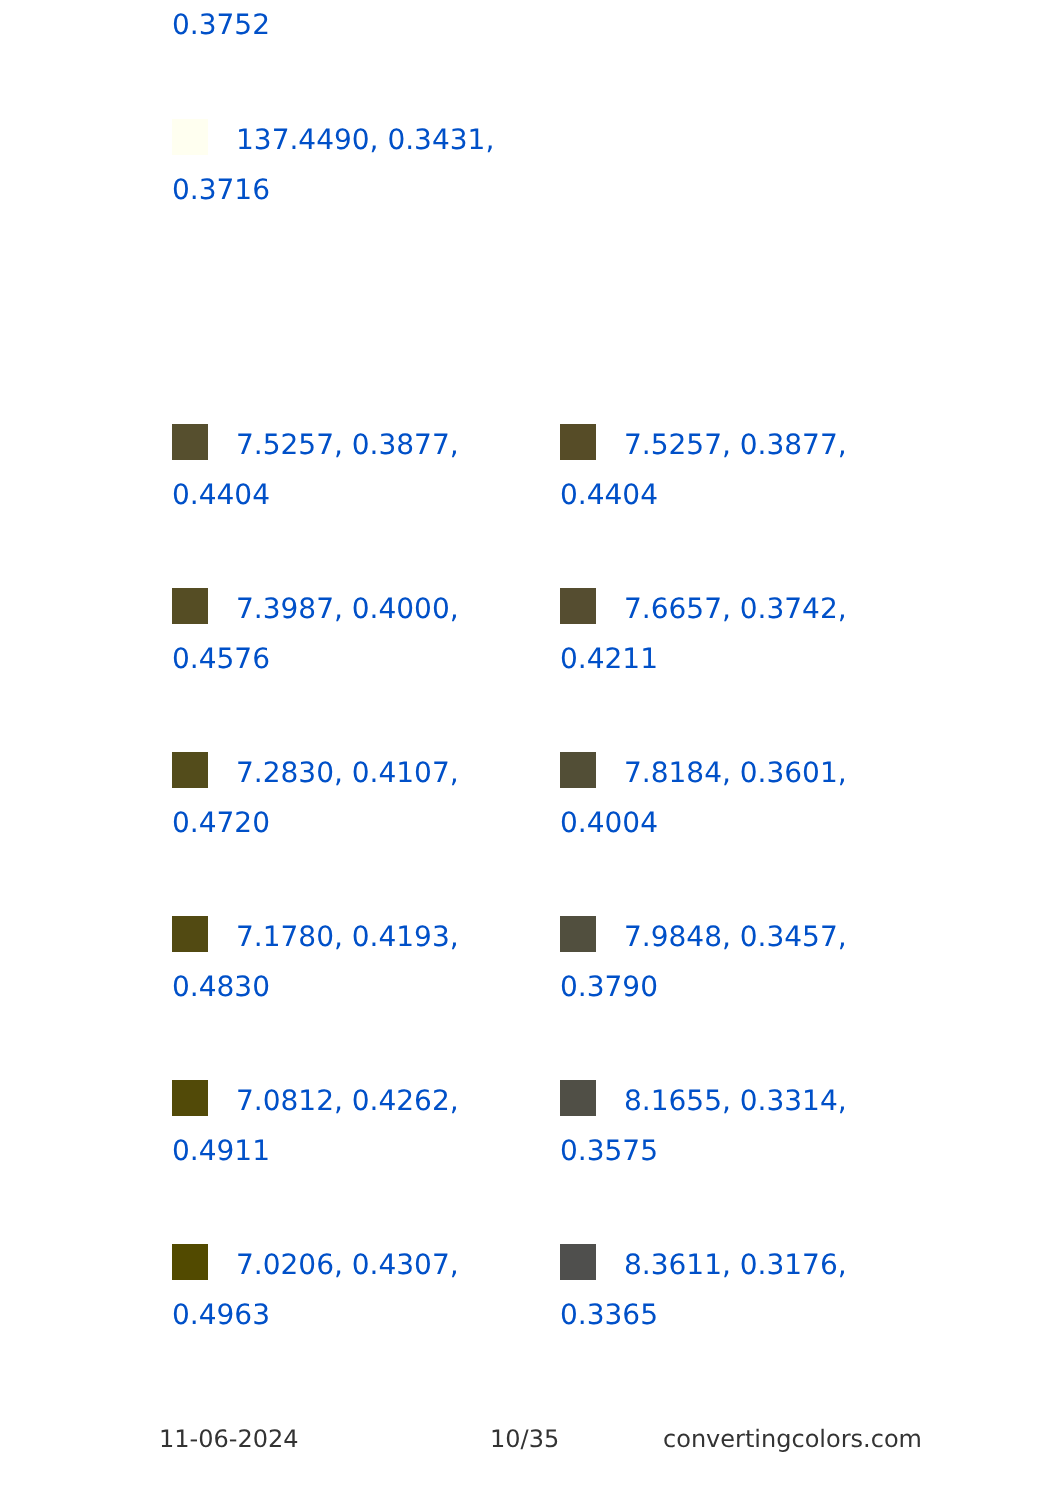0.3752
137.4490, 0.3431, 0.3716
7.5257, 0.3877, 0.4404
7.5257, 0.3877, 0.4404
7.3987, 0.4000, 0.4576
7.6657, 0.3742, 0.4211
7.2830, 0.4107, 0.4720
7.8184, 0.3601, 0.4004
7.1780, 0.4193, 0.4830
7.9848, 0.3457, 0.3790
7.0812, 0.4262, 0.4911
8.1655, 0.3314, 0.3575
7.0206, 0.4307, 0.4963
8.3611, 0.3176, 0.3365
11-06-2024 10/35 convertingcolors.com